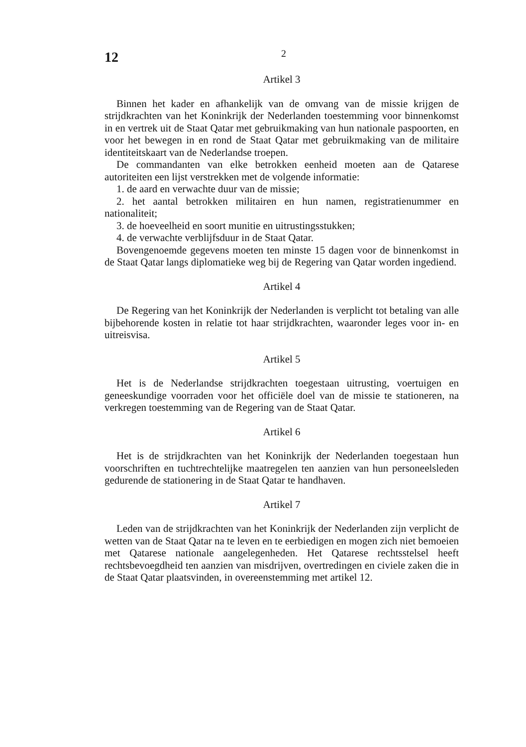12 2
Artikel 3
Binnen het kader en afhankelijk van de omvang van de missie krijgen de strijdkrachten van het Koninkrijk der Nederlanden toestemming voor binnenkomst in en vertrek uit de Staat Qatar met gebruikmaking van hun nationale paspoorten, en voor het bewegen in en rond de Staat Qatar met gebruikmaking van de militaire identiteitskaart van de Nederlandse troepen.
De commandanten van elke betrokken eenheid moeten aan de Qatarese autoriteiten een lijst verstrekken met de volgende informatie:
1. de aard en verwachte duur van de missie;
2. het aantal betrokken militairen en hun namen, registratienummer en nationaliteit;
3. de hoeveelheid en soort munitie en uitrustingsstukken;
4. de verwachte verblijfsduur in de Staat Qatar.
Bovengenoemde gegevens moeten ten minste 15 dagen voor de binnenkomst in de Staat Qatar langs diplomatieke weg bij de Regering van Qatar worden ingediend.
Artikel 4
De Regering van het Koninkrijk der Nederlanden is verplicht tot betaling van alle bijbehorende kosten in relatie tot haar strijdkrachten, waaronder leges voor in- en uitreisvisa.
Artikel 5
Het is de Nederlandse strijdkrachten toegestaan uitrusting, voertuigen en geneeskundige voorraden voor het officiële doel van de missie te stationeren, na verkregen toestemming van de Regering van de Staat Qatar.
Artikel 6
Het is de strijdkrachten van het Koninkrijk der Nederlanden toegestaan hun voorschriften en tuchtrechtelijke maatregelen ten aanzien van hun personeelsleden gedurende de stationering in de Staat Qatar te handhaven.
Artikel 7
Leden van de strijdkrachten van het Koninkrijk der Nederlanden zijn verplicht de wetten van de Staat Qatar na te leven en te eerbiedigen en mogen zich niet bemoeien met Qatarese nationale aangelegenheden. Het Qatarese rechtsstelsel heeft rechtsbevoegdheid ten aanzien van misdrijven, overtredingen en civiele zaken die in de Staat Qatar plaatsvinden, in overeenstemming met artikel 12.